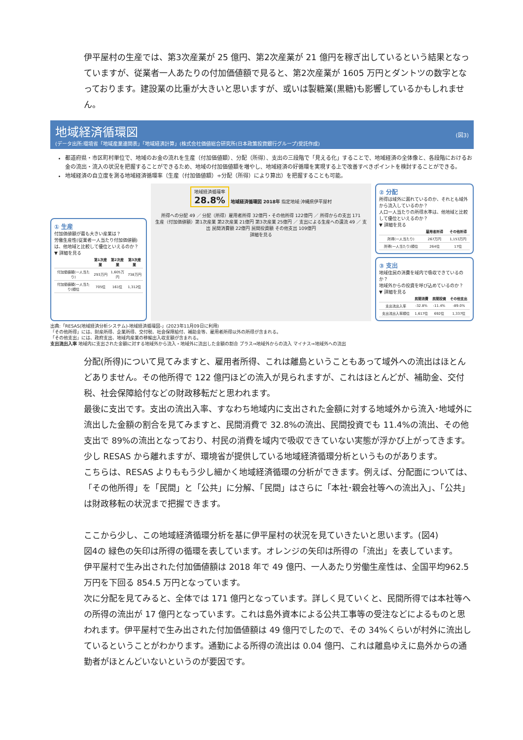伊平屋村の生産では、第3次産業が 25 億円、第2次産業が 21 億円を稼ぎ出しているという結果となっていますが、従業者一人あたりの付加価値額で見ると、第2次産業が 1605 万円とダントツの数字となっております。建設業の比重が大きいと思いますが、或いは製糖業(黒糖)も影響しているかもしれません。
地域経済循環図
(データ出所:環境省「地域産業連関表」「地域経済計算」(株式会社価値総合研究所(日本政策投資銀行グループ)受託作成)
(図3)
都道府県・市区町村単位で、地域のお金の流れを生産（付加価値額）、分配（所得）、支出の三段階で「見える化」することで、地域経済の全体像と、各段階におけるお金の流出・流入の状況を把握することができるため、地域の付加価値額を増やし、地域経済の好循環を実現する上で改善すべきポイントを検討することができる。
地域経済の自立度を測る地域経済循環率（生産（付加価値額）÷分配（所得）により算出）を把握することも可能。
① 生産
付加価値額が最も大きい産業は？
労働生産性(従業者一人当たり付加価値額)は、他地域と比較して優位といえるのか？
▼ 詳細を見る
| | 第1次産業 | 第2次産業 | 第3次産業 |
| --- | --- | --- | --- |
| 付加価値額(一人当たり) | 293万円 | 1,605万円 | 738万円 |
| 付加価値額(一人当たり)順位 | 705位 | 161位 | 1,312位 |
地域経済循環率
28.8%
地域経済循環図 2018年 指定地域:沖縄県伊平屋村
所得への分配 49 ／ 分配（所得）雇用者所得 32億円・その他所得 122億円 ／ 所得からの支出 171
生産（付加価値額）第1次産業 第2次産業 21億円 第3次産業 25億円 ／ 支出による生産への還流 49 ／ 支出 民間消費額 22億円 民間投資額 その他支出 109億円
詳細を見る
② 分配
所得は域外に漏れているのか、それとも域外から流入しているのか？
人口一人当たりの所得水準は、他地域と比較して優位といえるのか？
▼ 詳細を見る
| | 雇用者所得 | その他所得 |
| --- | --- | --- |
| 所得(一人当たり) | 267万円 | 1,153万円 |
| 所得(一人当たり)順位 | 264位 | 17位 |
③ 支出
地域住民の消費を域内で吸収できているのか？
地域外からの投資を呼び込めているのか？
▼ 詳細を見る
| | 民間消費 | 民間投資 | その他支出 |
| --- | --- | --- | --- |
| 支出流出入率 | -32.8% | -11.4% | -89.0% |
| 支出流出入率順位 | 1,617位 | 692位 | 1,337位 |
出典:「RESAS(地域経済分析システム)-地域経済循環図-」(2023年11月09日に利用)
「その他所得」には、財産所得、企業所得、交付税、社会保障給付、補助金等、雇用者所得以外の所得が含まれる。
「その他支出」には、政府支出、地域内産業の移輸出入収支額が含まれる。
支出流出入率 地域内に支出された金額に対する地域外から流入・地域外に流出した金額の割合 プラス⇒地域外からの流入 マイナス⇒地域外への流出
分配(所得)について見てみますと、雇用者所得、これは離島ということもあって域外への流出はほとんどありません。その他所得で 122 億円ほどの流入が見られますが、これはほとんどが、補助金、交付税、社会保障給付などの財政移転だと思われます。
最後に支出です。支出の流出入率、すなわち地域内に支出された金額に対する地域外から流入･地域外に流出した金額の割合を見てみますと、民間消費で 32.8%の流出、民間投資でも 11.4%の流出、その他支出で 89%の流出となっており、村民の消費を域内で吸収できていない実態が浮かび上がってきます。
少し RESAS から離れますが、環境省が提供している地域経済循環分析というものがあります。
こちらは、RESAS よりももう少し細かく地域経済循環の分析ができます。例えば、分配面については、「その他所得」を「民間」と「公共」に分解、「民間」はさらに「本社･親会社等への流出入」、「公共」は財政移転の状況まで把握できます。
ここから少し、この地域経済循環分析を基に伊平屋村の状況を見ていきたいと思います。(図4)
図4の 緑色の矢印は所得の循環を表しています。オレンジの矢印は所得の「流出」を表しています。
伊平屋村で生み出された付加価値額は 2018 年で 49 億円、一人あたり労働生産性は、全国平均962.5 万円を下回る 854.5 万円となっています。
次に分配を見てみると、全体では 171 億円となっています。詳しく見ていくと、民間所得では本社等への所得の流出が 17 億円となっています。これは島外資本による公共工事等の受注などによるものと思われます。伊平屋村で生み出された付加価値額は 49 億円でしたので、その 34%くらいが村外に流出しているということがわかります。通勤による所得の流出は 0.04 億円、これは離島ゆえに島外からの通勤者がほとんどいないというのが要因です。